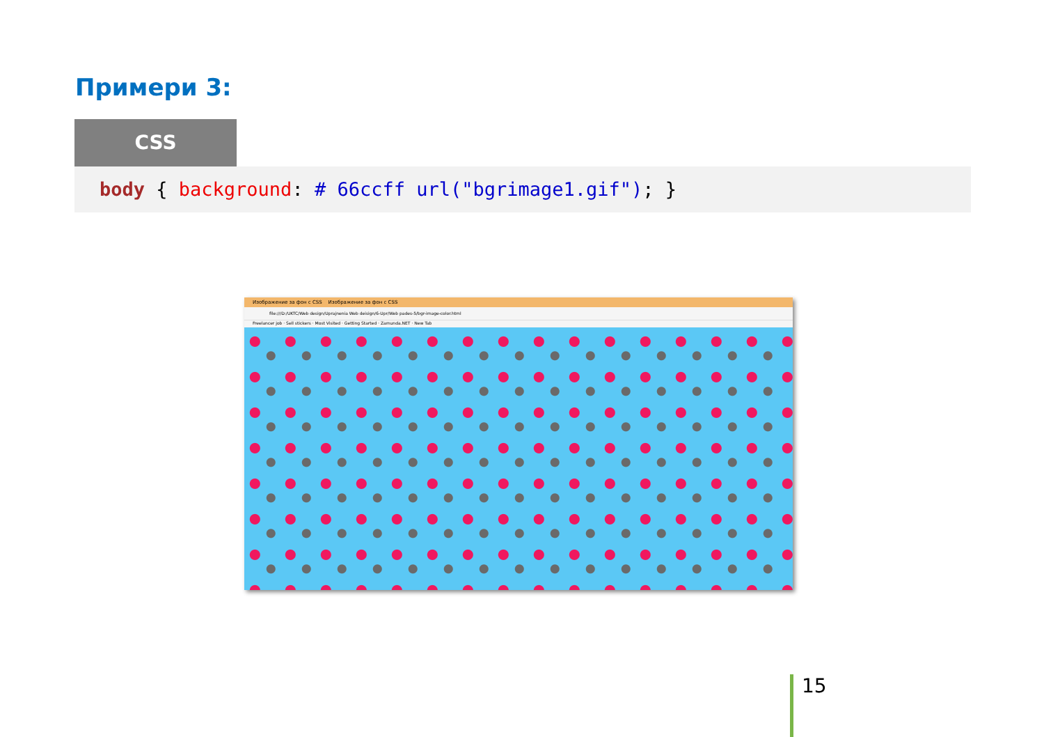Примери 3:
CSS
body { background: # 66ccff url("bgrimage1.gif"); }
Изображение за фон с CSS Изображение за фон с CSS
file:///D:/UKTC/Web design/Uprajnenia Web deisign/6-Upr/Web pades-5/bgr-image-color.html
Freelancer job · Sell stickers · Most Visited · Getting Started · Zamunda.NET · New Tab
15